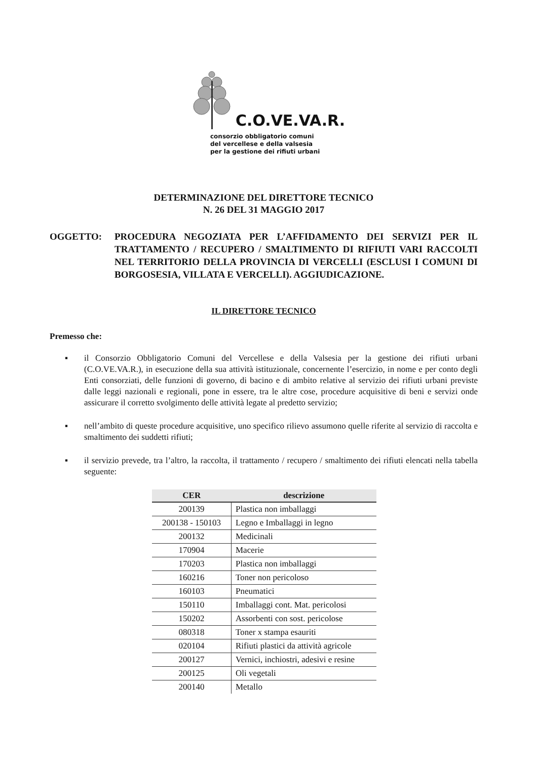C.O.VE.VA.R.
consorzio obbligatorio comuni
del vercellese e della valsesia
per la gestione dei rifiuti urbani
DETERMINAZIONE DEL DIRETTORE TECNICO
N. 26 DEL 31 MAGGIO 2017
OGGETTO: PROCEDURA NEGOZIATA PER L’AFFIDAMENTO DEI SERVIZI PER IL TRATTAMENTO / RECUPERO / SMALTIMENTO DI RIFIUTI VARI RACCOLTI NEL TERRITORIO DELLA PROVINCIA DI VERCELLI (ESCLUSI I COMUNI DI BORGOSESIA, VILLATA E VERCELLI). AGGIUDICAZIONE.
IL DIRETTORE TECNICO
Premesso che:
▪ il Consorzio Obbligatorio Comuni del Vercellese e della Valsesia per la gestione dei rifiuti urbani (C.O.VE.VA.R.), in esecuzione della sua attività istituzionale, concernente l’esercizio, in nome e per conto degli Enti consorziati, delle funzioni di governo, di bacino e di ambito relative al servizio dei rifiuti urbani previste dalle leggi nazionali e regionali, pone in essere, tra le altre cose, procedure acquisitive di beni e servizi onde assicurare il corretto svolgimento delle attività legate al predetto servizio;
▪ nell’ambito di queste procedure acquisitive, uno specifico rilievo assumono quelle riferite al servizio di raccolta e smaltimento dei suddetti rifiuti;
▪ il servizio prevede, tra l’altro, la raccolta, il trattamento / recupero / smaltimento dei rifiuti elencati nella tabella seguente:
| CER | descrizione |
| --- | --- |
| 200139 | Plastica non imballaggi |
| 200138 - 150103 | Legno e Imballaggi in legno |
| 200132 | Medicinali |
| 170904 | Macerie |
| 170203 | Plastica non imballaggi |
| 160216 | Toner non pericoloso |
| 160103 | Pneumatici |
| 150110 | Imballaggi cont. Mat. pericolosi |
| 150202 | Assorbenti con sost. pericolose |
| 080318 | Toner x stampa esauriti |
| 020104 | Rifiuti plastici da attività agricole |
| 200127 | Vernici, inchiostri, adesivi e resine |
| 200125 | Oli vegetali |
| 200140 | Metallo |